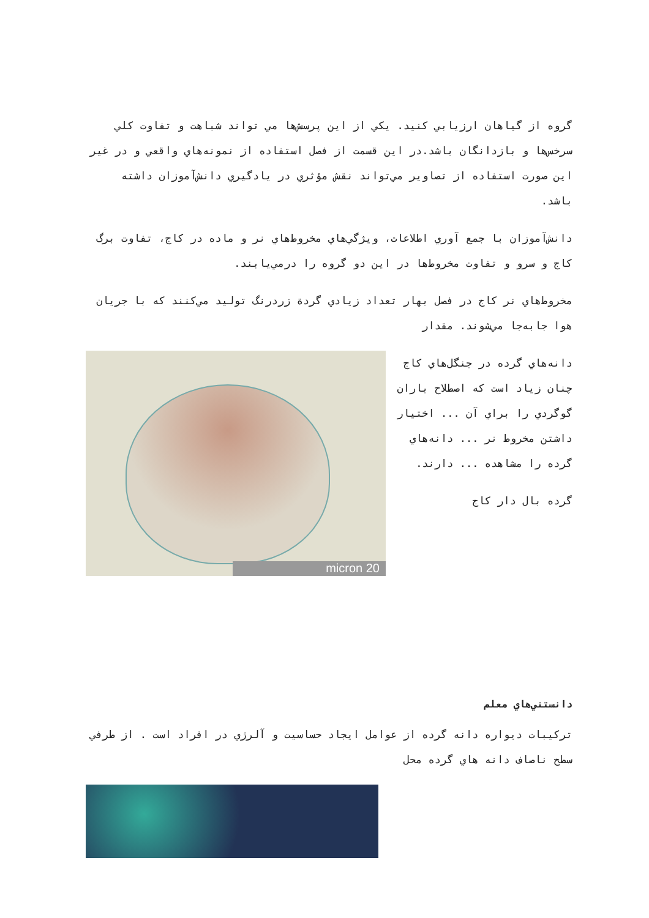گروه از گياهان ارزيابي كنيد. يكي از اين پرسش‌ها مي تواند شباهت و تفاوت كلي سرخس‌ها و بازدانگان باشد.در اين قسمت از فصل استفاده از نمونه‌هاي واقعي و در غير اين صورت استفاده از تصاوير مي‌تواند نقش مؤثري در يادگيري دانش‌آموزان داشته باشد.
دانش‌آموزان با جمع آوري اطلاعات، ويژگي‌هاي مخروط‌هاي نر و ماده در كاج، تفاوت برگ كاج و سرو و تفاوت مخروط‌ها در اين دو گروه را درمي‌يابند.
مخروط‌هاي نر كاج در فصل بهار تعداد زيادي گردة زردرنگ توليد مي‌كنند كه با جريان هوا جابه‌جا مي‌شوند. مقدار
20 micron
دانه‌هاي گرده در جنگل‌هاي كاج چنان زياد است كه اصطلاح باران گوگردي را براي آن ... اختيار داشتن مخروط نر ... دانه‌هاي گرده را مشاهده ... دارند.
گرده بال دار كاج
دانستني‌هاي معلم
تركيبات ديواره دانه گرده از عوامل ايجاد حساسيت و آلرژي در افراد است . از طرفي سطح ناصاف دانه هاي گرده محل